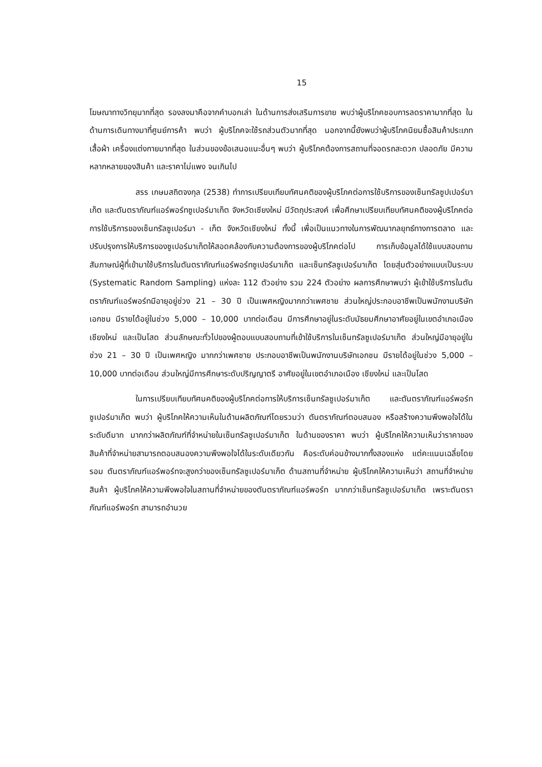15
โฆษณาทางวิทยุมากที่สุด รองลงมาคือจากคำบอกเล่า ในด้านการส่งเสริมการขาย พบว่าผู้บริโภคชอบการลดราคามากที่สุด ในด้านการเดินทางมาที่ศูนย์การค้า พบว่า ผู้บริโภคจะใช้รถส่วนตัวมากที่สุด นอกจากนี้ยังพบว่าผู้บริโภคนิยมซื้อสินค้าประเภทเสื้อผ้า เครื่องแต่งกายมากที่สุด ในส่วนของข้อเสนอแนะอื่นๆ พบว่า ผู้บริโภคต้องการสถานที่จอดรถสะดวก ปลอดภัย มีความหลากหลายของสินค้า และราคาไม่แพง จนเกินไป
สรร เกษมสถิตจงกุล (2538) ทำการเปรียบเทียบทัศนคติของผู้บริโภคต่อการใช้บริการของเซ็นทรัลซูปเปอร์มาเก็ต และตันตราภัณฑ์แอร์พอร์ทซูเปอร์มาเก็ต จังหวัดเชียงใหม่ มีวัตถุประสงค์ เพื่อศึกษาเปรียบเทียบทัศนคติของผู้บริโภคต่อการใช้บริการของเซ็นทรัลซูเปอร์มา - เก็ต จังหวัดเชียงใหม่ ทั้งนี้ เพื่อเป็นแนวทางในการพัฒนากลยุทธ์ทางการตลาด และปรับปรุงการให้บริการของซูเปอร์มาเก็ตให้สอดคล้องกับความต้องการของผู้บริโภคต่อไป การเก็บข้อมูลได้ใช้แบบสอบถามสัมภาษณ์ผู้ที่เข้ามาใช้บริการในตันตราภัณฑ์แอร์พอร์ทซูเปอร์มาเก็ต และเซ็นทรัลซูเปอร์มาเก็ต โดยสุ่มตัวอย่างแบบเป็นระบบ (Systematic Random Sampling) แห่งละ 112 ตัวอย่าง รวม 224 ตัวอย่าง ผลการศึกษาพบว่า ผู้เข้าใช้บริการในตันตราภัณฑ์แอร์พอร์ทมีอายุอยู่ช่วง 21 – 30 ปี เป็นเพศหญิงมากกว่าเพศชาย ส่วนใหญ่ประกอบอาชีพเป็นพนักงานบริษัทเอกชน มีรายได้อยู่ในช่วง 5,000 – 10,000 บาทต่อเดือน มีการศึกษาอยู่ในระดับมัธยมศึกษาอาศัยอยู่ในเขตอำเภอเมือง เชียงใหม่ และเป็นโสด ส่วนลักษณะทั่วไปของผู้ตอบแบบสอบถามที่เข้าใช้บริการในเซ็นทรัลซูเปอร์มาเก็ต ส่วนใหญ่มีอายุอยู่ในช่วง 21 – 30 ปี เป็นเพศหญิง มากกว่าเพศชาย ประกอบอาชีพเป็นพนักงานบริษัทเอกชน มีรายได้อยู่ในช่วง 5,000 – 10,000 บาทต่อเดือน ส่วนใหญ่มีการศึกษาระดับปริญญาตรี อาศัยอยู่ในเขตอำเภอเมือง เชียงใหม่ และเป็นโสด
ในการเปรียบเทียบทัศนคติของผู้บริโภคต่อการให้บริการเซ็นทรัลซูเปอร์มาเก็ต และตันตราภัณฑ์แอร์พอร์ทซูเปอร์มาเก็ต พบว่า ผู้บริโภคให้ความเห็นในด้านผลิตภัณฑ์โดยรวมว่า ตันตราภัณฑ์ตอบสนอง หรือสร้างความพึงพอใจได้ในระดับดีมาก มากกว่าผลิตภัณฑ์ที่จำหน่ายในเซ็นทรัลซูเปอร์มาเก็ต ในด้านของราคา พบว่า ผู้บริโภคให้ความเห็นว่าราคาของสินค้าที่จำหน่ายสามารถตอบสนองความพึงพอใจได้ในระดับเดียวกัน คือระดับค่อนข้างมากทั้งสองแห่ง แต่คะแนนเฉลี่ยโดยรอม ตันตราภัณฑ์แอร์พอร์ทจะสูงกว่าของเซ็นทรัลซูเปอร์มาเก็ต ด้านสถานที่จำหน่าย ผู้บริโภคให้ความเห็นว่า สถานที่จำหน่ายสินค้า ผู้บริโภคให้ความพึงพอใจในสถานที่จำหน่ายของตันตราภัณฑ์แอร์พอร์ท มากกว่าเซ็นทรัลซูเปอร์มาเก็ต เพราะตันตราภัณฑ์แอร์พอร์ท สามารถอำนวย